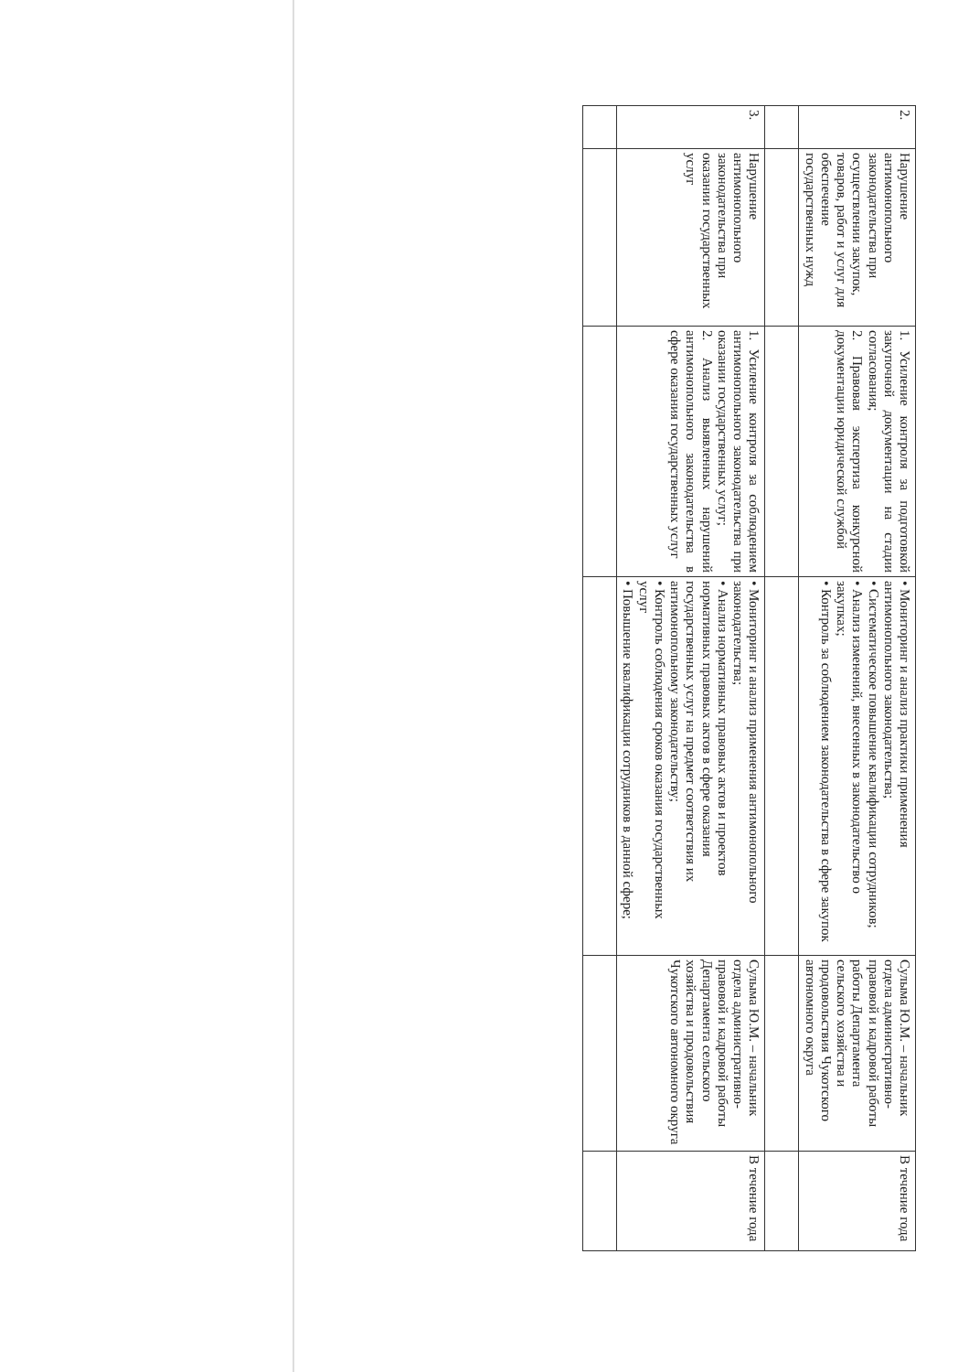| 2. | Нарушение антимонопольного законодательства при осуществлении закупок, товаров, работ и услуг для обеспечение государственных нужд | 1. Усиление контроля за подготовкой закупочной документации на стадии согласования; 2. Правовая экспертиза конкурсной документации юридической службой | • Мониторинг и анализ практики применения антимонопольного законодательства; • Систематическое повышение квалификации сотрудников; • Анализ изменений, внесенных в законодательство о закупках; • Контроль за соблюдением законодательства в сфере закупок | Сулыма Ю.М. – начальник отдела административно-правовой и кадровой работы работы Департамента сельского хозяйства и продовольствия Чукотского автономного округа | В течение года |
| 3. | Нарушение антимонопольного законодательства при оказании государственных услуг | 1. Усиление контроля за соблюдением антимонопольного законодательства при оказании государственных услуг; 2. Анализ выявленных нарушений антимонопольного законодательства в сфере оказания государственных услуг | • Мониторинг и анализ применения антимонопольного законодательства; • Анализ нормативных правовых актов и проектов нормативных правовых актов в сфере оказания государственных услуг на предмет соответствия их антимонопольному законодательству; • Контроль соблюдения сроков оказания государственных услуг • Повышение квалификации сотрудников в данной сфере; | Сулыма Ю.М. – начальник отдела административно-правовой и кадровой работы Департамента сельского хозяйства и продовольствия Чукотского автономного округа | В течение года |